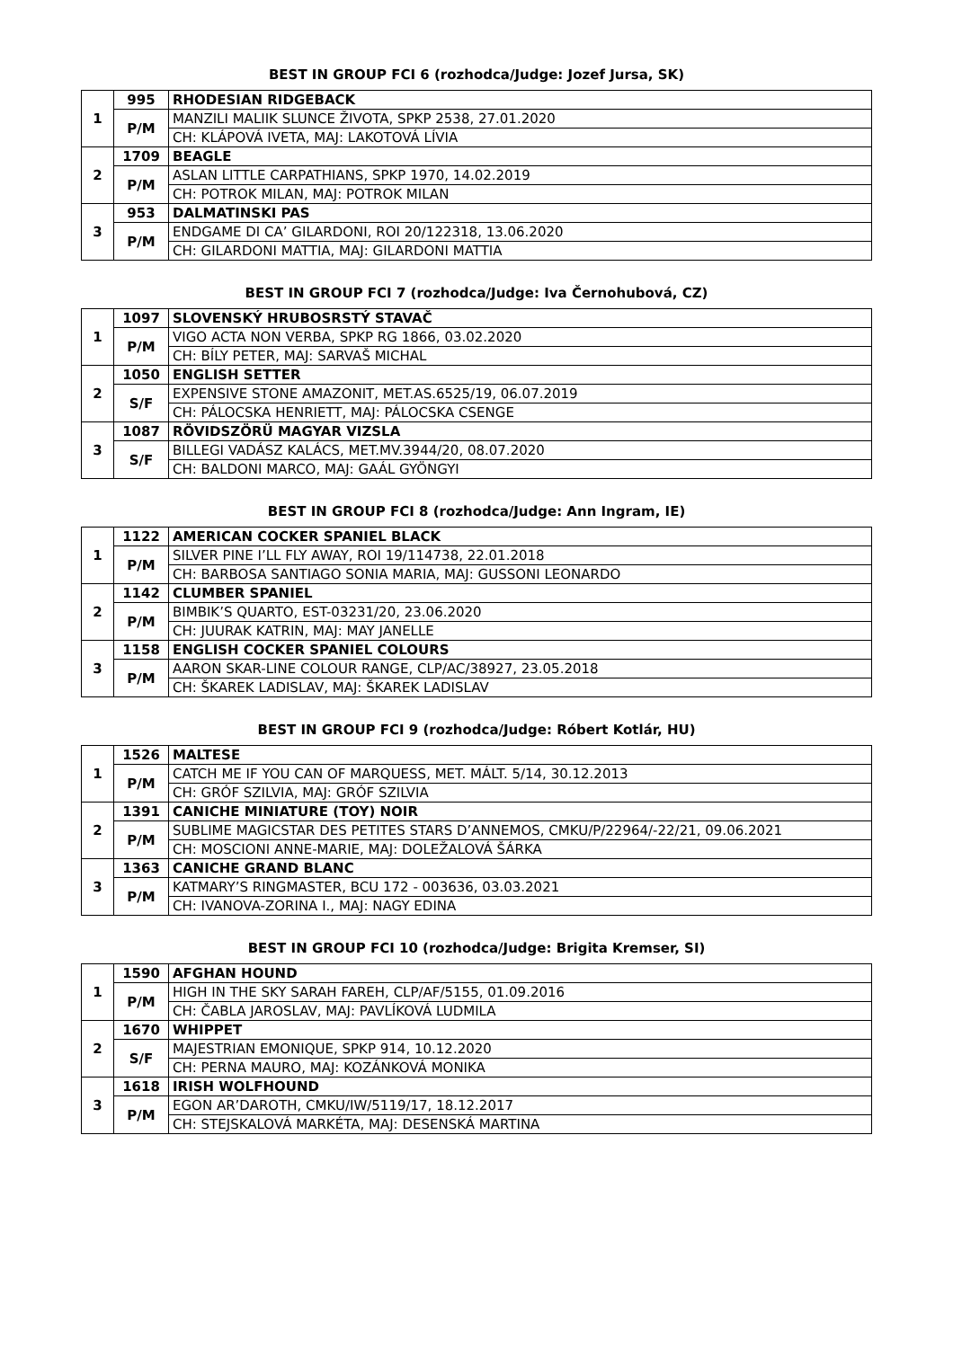BEST IN GROUP FCI 6 (rozhodca/Judge: Jozef Jursa, SK)
| 1 | 995 | RHODESIAN RIDGEBACK |
| | P/M | MANZILI MALIIK SLUNCE ŽIVOTA, SPKP 2538, 27.01.2020 |
| | | CH: KLÁPOVÁ IVETA, MAJ: LAKOTOVÁ LÍVIA |
| 2 | 1709 | BEAGLE |
| | P/M | ASLAN LITTLE CARPATHIANS, SPKP 1970, 14.02.2019 |
| | | CH: POTROK MILAN, MAJ: POTROK MILAN |
| 3 | 953 | DALMATINSKI PAS |
| | P/M | ENDGAME DI CA’ GILARDONI, ROI 20/122318, 13.06.2020 |
| | | CH: GILARDONI MATTIA, MAJ: GILARDONI MATTIA |
BEST IN GROUP FCI 7 (rozhodca/Judge: Iva Černohubová, CZ)
| 1 | 1097 | SLOVENSKÝ HRUBOSRSTÝ STAVAČ |
| | P/M | VIGO ACTA NON VERBA, SPKP RG 1866, 03.02.2020 |
| | | CH: BÍLY PETER, MAJ: SARVAŠ MICHAL |
| 2 | 1050 | ENGLISH SETTER |
| | S/F | EXPENSIVE STONE AMAZONIT, MET.AS.6525/19, 06.07.2019 |
| | | CH: PÁLOCSKA HENRIETT, MAJ: PÁLOCSKA CSENGE |
| 3 | 1087 | RÖVIDSZÖRÜ MAGYAR VIZSLA |
| | S/F | BILLEGI VADÁSZ KALÁCS, MET.MV.3944/20, 08.07.2020 |
| | | CH: BALDONI MARCO, MAJ: GAÁL GYÖNGYI |
BEST IN GROUP FCI 8 (rozhodca/Judge: Ann Ingram, IE)
| 1 | 1122 | AMERICAN COCKER SPANIEL BLACK |
| | P/M | SILVER PINE I’LL FLY AWAY, ROI 19/114738, 22.01.2018 |
| | | CH: BARBOSA SANTIAGO SONIA MARIA, MAJ: GUSSONI LEONARDO |
| 2 | 1142 | CLUMBER SPANIEL |
| | P/M | BIMBIK’S QUARTO, EST-03231/20, 23.06.2020 |
| | | CH: JUURAK KATRIN, MAJ: MAY JANELLE |
| 3 | 1158 | ENGLISH COCKER SPANIEL COLOURS |
| | P/M | AARON SKAR-LINE COLOUR RANGE, CLP/AC/38927, 23.05.2018 |
| | | CH: ŠKAREK LADISLAV, MAJ: ŠKAREK LADISLAV |
BEST IN GROUP FCI 9 (rozhodca/Judge: Róbert Kotlár, HU)
| 1 | 1526 | MALTESE |
| | P/M | CATCH ME IF YOU CAN OF MARQUESS, MET. MÁLT. 5/14, 30.12.2013 |
| | | CH: GRÓF SZILVIA, MAJ: GRÓF SZILVIA |
| 2 | 1391 | CANICHE MINIATURE (TOY) NOIR |
| | P/M | SUBLIME MAGICSTAR DES PETITES STARS D’ANNEMOS, CMKU/P/22964/-22/21, 09.06.2021 |
| | | CH: MOSCIONI ANNE-MARIE, MAJ: DOLEŽALOVÁ ŠÁRKA |
| 3 | 1363 | CANICHE GRAND BLANC |
| | P/M | KATMARY’S RINGMASTER, BCU 172 - 003636, 03.03.2021 |
| | | CH: IVANOVA-ZORINA I., MAJ: NAGY EDINA |
BEST IN GROUP FCI 10 (rozhodca/Judge: Brigita Kremser, SI)
| 1 | 1590 | AFGHAN HOUND |
| | P/M | HIGH IN THE SKY SARAH FAREH, CLP/AF/5155, 01.09.2016 |
| | | CH: ČABLA JAROSLAV, MAJ: PAVLÍKOVÁ LUDMILA |
| 2 | 1670 | WHIPPET |
| | S/F | MAJESTRIAN EMONIQUE, SPKP 914, 10.12.2020 |
| | | CH: PERNA MAURO, MAJ: KOZÁNKOVÁ MONIKA |
| 3 | 1618 | IRISH WOLFHOUND |
| | P/M | EGON AR’DAROTH, CMKU/IW/5119/17, 18.12.2017 |
| | | CH: STEJSKALOVÁ MARKÉTA, MAJ: DESENSKÁ MARTINA |